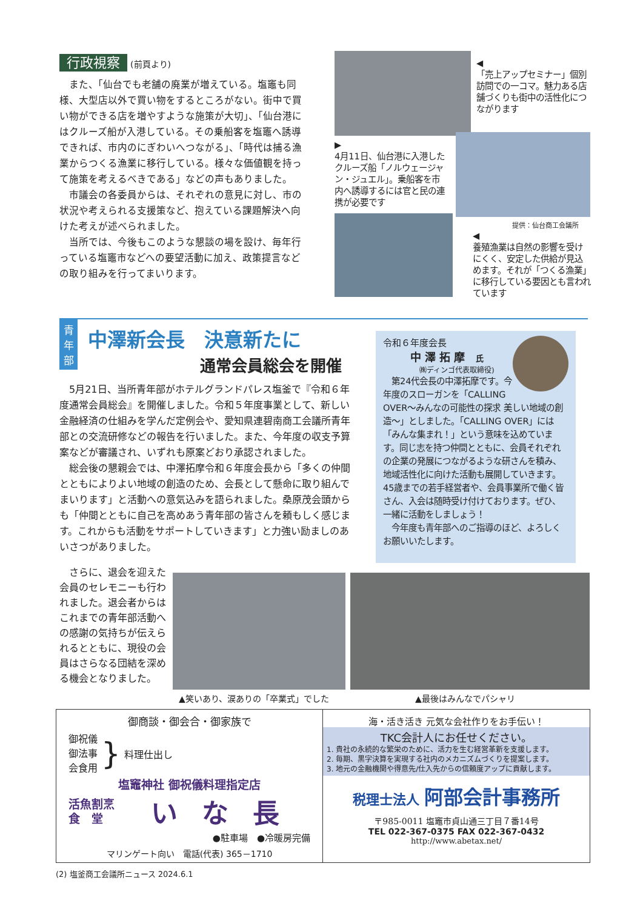行政視察 (前頁より)
　また、「仙台でも老舗の廃業が増えている。塩竈も同様、大型店以外で買い物をするところがない。街中で買い物ができる店を増やすような施策が大切」、「仙台港にはクルーズ船が入港している。その乗船客を塩竈へ誘導できれば、市内のにぎわいへつながる」、「時代は捕る漁業からつくる漁業に移行している。様々な価値観を持って施策を考えるべきである」などの声もありました。
　市議会の各委員からは、それぞれの意見に対し、市の状況や考えられる支援策など、抱えている課題解決へ向けた考えが述べられました。
　当所では、今後もこのような懇談の場を設け、毎年行っている塩竈市などへの要望活動に加え、政策提言などの取り組みを行ってまいります。
◀
「売上アップセミナー」個別訪問での一コマ。魅力ある店舗づくりも街中の活性化につながります
▶
4月11日、仙台港に入港したクルーズ船「ノルウェージャン・ジュエル」。乗船客を市内へ誘導するには官と民の連携が必要です
提供：仙台商工会議所
◀
養殖漁業は自然の影響を受けにくく、安定した供給が見込めます。それが「つくる漁業」に移行している要因とも言われています
青
年
部
中澤新会長　決意新たに
通常会員総会を開催
　5月21日、当所青年部がホテルグランドパレス塩釜で『令和６年度通常会員総会』を開催しました。令和５年度事業として、新しい金融経済の仕組みを学んだ定例会や、愛知県連碧南商工会議所青年部との交流研修などの報告を行いました。また、今年度の収支予算案などが審議され、いずれも原案どおり承認されました。
　総会後の懇親会では、中澤拓摩令和６年度会長から「多くの仲間とともによりよい地域の創造のため、会長として懸命に取り組んでまいります」と活動への意気込みを語られました。桑原茂会頭からも「仲間とともに自己を高めあう青年部の皆さんを頼もしく感じます。これからも活動をサポートしていきます」と力強い励ましのあいさつがありました。
令和６年度会長
中澤拓摩 氏
㈱ディンゴ代表取締役)
　第24代会長の中澤拓摩です。今年度のスローガンを「CALLING OVER～みんなの可能性の探求 美しい地域の創造～」としました。「CALLING OVER」には「みんな集まれ！」という意味を込めています。同じ志を持つ仲間とともに、会員それぞれの企業の発展につながるような研さんを積み、地域活性化に向けた活動も展開していきます。45歳までの若手経営者や、会員事業所で働く皆さん、入会は随時受け付けております。ぜひ、一緒に活動をしましょう！
　今年度も青年部へのご指導のほど、よろしくお願いいたします。
　さらに、退会を迎えた会員のセレモニーも行われました。退会者からはこれまでの青年部活動への感謝の気持ちが伝えられるとともに、現役の会員はさらなる団結を深める機会となりました。
▲笑いあり、涙ありの「卒業式」でした ▲最後はみんなでパシャリ
御商談・御会合・御家族で
御祝儀
御法事
会食用
}
料理仕出し
塩竈神社 御祝儀料理指定店
活魚割烹
食　堂
いな長
●駐車場　●冷暖房完備
マリンゲート向い　電話(代表) 365－1710
海・活き活き 元気な会社作りをお手伝い！
TKC会計人にお任せください。
1. 貴社の永続的な繁栄のために、活力を生む経営革新を支援します。
2. 毎期、黒字決算を実現する社内のメカニズムづくりを提案します。
3. 地元の金融機関や得意先/仕入先からの信頼度アップに貢献します。
税理士法人 阿部会計事務所
〒985-0011 塩竈市貞山通三丁目７番14号
TEL 022-367-0375 FAX 022-367-0432
http://www.abetax.net/
(2) 塩釜商工会議所ニュース 2024.6.1